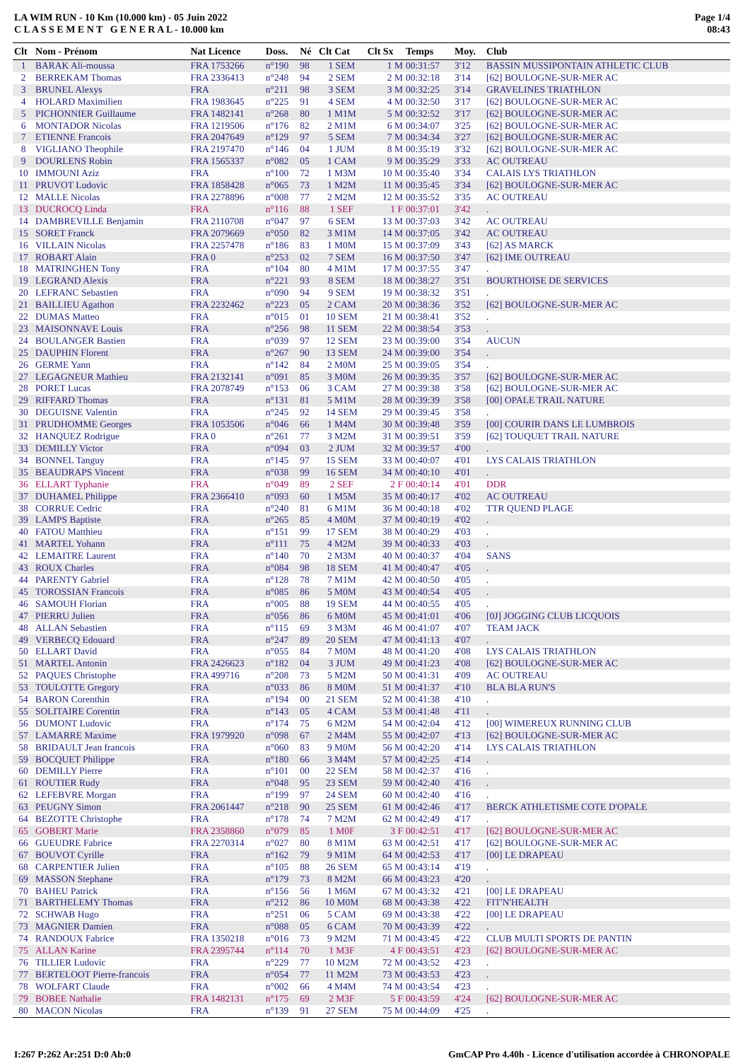LA WIM RUN - 10 Km (10.000 km) - 05 Juin 2022
C L A S S E M E N T G E N E R A L - 10.000 km
Page 1/4
08:43
| Clt | Nom - Prénom | Nat Licence | Doss. | Né | Clt Cat | Clt Sx | Temps | Moy. | Club |
| --- | --- | --- | --- | --- | --- | --- | --- | --- | --- |
| 1 | BARAK Ali-moussa | FRA 1753266 | n°190 | 98 | 1 SEM | 1 M | 00:31:57 | 3'12 | BASSIN MUSSIPONTAIN ATHLETIC CLUB |
| 2 | BERREKAM Thomas | FRA 2336413 | n°248 | 94 | 2 SEM | 2 M | 00:32:18 | 3'14 | [62] BOULOGNE-SUR-MER AC |
| 3 | BRUNEL Alexys | FRA | n°211 | 98 | 3 SEM | 3 M | 00:32:25 | 3'14 | GRAVELINES TRIATHLON |
| 4 | HOLARD Maximilien | FRA 1983645 | n°225 | 91 | 4 SEM | 4 M | 00:32:50 | 3'17 | [62] BOULOGNE-SUR-MER AC |
| 5 | PICHONNIER Guillaume | FRA 1482141 | n°268 | 80 | 1 M1M | 5 M | 00:32:52 | 3'17 | [62] BOULOGNE-SUR-MER AC |
| 6 | MONTADOR Nicolas | FRA 1219506 | n°176 | 82 | 2 M1M | 6 M | 00:34:07 | 3'25 | [62] BOULOGNE-SUR-MER AC |
| 7 | ETIENNE Francois | FRA 2047649 | n°129 | 97 | 5 SEM | 7 M | 00:34:34 | 3'27 | [62] BOULOGNE-SUR-MER AC |
| 8 | VIGLIANO Theophile | FRA 2197470 | n°146 | 04 | 1 JUM | 8 M | 00:35:19 | 3'32 | [62] BOULOGNE-SUR-MER AC |
| 9 | DOURLENS Robin | FRA 1565337 | n°082 | 05 | 1 CAM | 9 M | 00:35:29 | 3'33 | AC OUTREAU |
| 10 | IMMOUNI Aziz | FRA | n°100 | 72 | 1 M3M | 10 M | 00:35:40 | 3'34 | CALAIS LYS TRIATHLON |
| 11 | PRUVOT Ludovic | FRA 1858428 | n°065 | 73 | 1 M2M | 11 M | 00:35:45 | 3'34 | [62] BOULOGNE-SUR-MER AC |
| 12 | MALLE Nicolas | FRA 2278896 | n°008 | 77 | 2 M2M | 12 M | 00:35:52 | 3'35 | AC OUTREAU |
| 13 | DUCROCQ Linda | FRA | n°116 | 88 | 1 SEF | 1 F | 00:37:01 | 3'42 | . |
| 14 | DAMBREVILLE Benjamin | FRA 2110708 | n°047 | 97 | 6 SEM | 13 M | 00:37:03 | 3'42 | AC OUTREAU |
| 15 | SORET Franck | FRA 2079669 | n°050 | 82 | 3 M1M | 14 M | 00:37:05 | 3'42 | AC OUTREAU |
| 16 | VILLAIN Nicolas | FRA 2257478 | n°186 | 83 | 1 M0M | 15 M | 00:37:09 | 3'43 | [62] AS MARCK |
| 17 | ROBART Alain | FRA 0 | n°253 | 02 | 7 SEM | 16 M | 00:37:50 | 3'47 | [62] IME OUTREAU |
| 18 | MATRINGHEN Tony | FRA | n°104 | 80 | 4 M1M | 17 M | 00:37:55 | 3'47 | . |
| 19 | LEGRAND Alexis | FRA | n°221 | 93 | 8 SEM | 18 M | 00:38:27 | 3'51 | BOURTHOISE DE SERVICES |
| 20 | LEFRANC Sebastien | FRA | n°090 | 94 | 9 SEM | 19 M | 00:38:32 | 3'51 | . |
| 21 | BAILLIEU Agathon | FRA 2232462 | n°223 | 05 | 2 CAM | 20 M | 00:38:36 | 3'52 | [62] BOULOGNE-SUR-MER AC |
| 22 | DUMAS Matteo | FRA | n°015 | 01 | 10 SEM | 21 M | 00:38:41 | 3'52 | . |
| 23 | MAISONNAVE Louis | FRA | n°256 | 98 | 11 SEM | 22 M | 00:38:54 | 3'53 | . |
| 24 | BOULANGER Bastien | FRA | n°039 | 97 | 12 SEM | 23 M | 00:39:00 | 3'54 | AUCUN |
| 25 | DAUPHIN Florent | FRA | n°267 | 90 | 13 SEM | 24 M | 00:39:00 | 3'54 | . |
| 26 | GERME Yann | FRA | n°142 | 84 | 2 M0M | 25 M | 00:39:05 | 3'54 | . |
| 27 | LEGAGNEUR Mathieu | FRA 2132141 | n°091 | 85 | 3 M0M | 26 M | 00:39:35 | 3'57 | [62] BOULOGNE-SUR-MER AC |
| 28 | PORET Lucas | FRA 2078749 | n°153 | 06 | 3 CAM | 27 M | 00:39:38 | 3'58 | [62] BOULOGNE-SUR-MER AC |
| 29 | RIFFARD Thomas | FRA | n°131 | 81 | 5 M1M | 28 M | 00:39:39 | 3'58 | [00] OPALE TRAIL NATURE |
| 30 | DEGUISNE Valentin | FRA | n°245 | 92 | 14 SEM | 29 M | 00:39:45 | 3'58 | . |
| 31 | PRUDHOMME Georges | FRA 1053506 | n°046 | 66 | 1 M4M | 30 M | 00:39:48 | 3'59 | [00] COURIR DANS LE LUMBROIS |
| 32 | HANQUEZ Rodrigue | FRA 0 | n°261 | 77 | 3 M2M | 31 M | 00:39:51 | 3'59 | [62] TOUQUET TRAIL NATURE |
| 33 | DEMILLY Victor | FRA | n°094 | 03 | 2 JUM | 32 M | 00:39:57 | 4'00 | . |
| 34 | BONNEL Tanguy | FRA | n°145 | 97 | 15 SEM | 33 M | 00:40:07 | 4'01 | LYS CALAIS TRIATHLON |
| 35 | BEAUDRAPS Vincent | FRA | n°038 | 99 | 16 SEM | 34 M | 00:40:10 | 4'01 | . |
| 36 | ELLART Typhanie | FRA | n°049 | 89 | 2 SEF | 2 F | 00:40:14 | 4'01 | DDR |
| 37 | DUHAMEL Philippe | FRA 2366410 | n°093 | 60 | 1 M5M | 35 M | 00:40:17 | 4'02 | AC OUTREAU |
| 38 | CORRUE Cedric | FRA | n°240 | 81 | 6 M1M | 36 M | 00:40:18 | 4'02 | TTR QUEND PLAGE |
| 39 | LAMPS Baptiste | FRA | n°265 | 85 | 4 M0M | 37 M | 00:40:19 | 4'02 | . |
| 40 | FATOU Matthieu | FRA | n°151 | 99 | 17 SEM | 38 M | 00:40:29 | 4'03 | . |
| 41 | MARTEL Yohann | FRA | n°111 | 75 | 4 M2M | 39 M | 00:40:33 | 4'03 | . |
| 42 | LEMAITRE Laurent | FRA | n°140 | 70 | 2 M3M | 40 M | 00:40:37 | 4'04 | SANS |
| 43 | ROUX Charles | FRA | n°084 | 98 | 18 SEM | 41 M | 00:40:47 | 4'05 | . |
| 44 | PARENTY Gabriel | FRA | n°128 | 78 | 7 M1M | 42 M | 00:40:50 | 4'05 | . |
| 45 | TOROSSIAN Francois | FRA | n°085 | 86 | 5 M0M | 43 M | 00:40:54 | 4'05 | . |
| 46 | SAMOUH Florian | FRA | n°005 | 88 | 19 SEM | 44 M | 00:40:55 | 4'05 | . |
| 47 | PIERRU Julien | FRA | n°056 | 86 | 6 M0M | 45 M | 00:41:01 | 4'06 | [0J] JOGGING CLUB LICQUOIS |
| 48 | ALLAN Sebastien | FRA | n°115 | 69 | 3 M3M | 46 M | 00:41:07 | 4'07 | TEAM JACK |
| 49 | VERBECQ Edouard | FRA | n°247 | 89 | 20 SEM | 47 M | 00:41:13 | 4'07 | . |
| 50 | ELLART David | FRA | n°055 | 84 | 7 M0M | 48 M | 00:41:20 | 4'08 | LYS CALAIS TRIATHLON |
| 51 | MARTEL Antonin | FRA 2426623 | n°182 | 04 | 3 JUM | 49 M | 00:41:23 | 4'08 | [62] BOULOGNE-SUR-MER AC |
| 52 | PAQUES Christophe | FRA 499716 | n°208 | 73 | 5 M2M | 50 M | 00:41:31 | 4'09 | AC OUTREAU |
| 53 | TOULOTTE Gregory | FRA | n°033 | 86 | 8 M0M | 51 M | 00:41:37 | 4'10 | BLA BLA RUN'S |
| 54 | BARON Corenthin | FRA | n°194 | 00 | 21 SEM | 52 M | 00:41:38 | 4'10 | . |
| 55 | SOLITAIRE Corentin | FRA | n°143 | 05 | 4 CAM | 53 M | 00:41:48 | 4'11 | . |
| 56 | DUMONT Ludovic | FRA | n°174 | 75 | 6 M2M | 54 M | 00:42:04 | 4'12 | [00] WIMEREUX RUNNING CLUB |
| 57 | LAMARRE Maxime | FRA 1979920 | n°098 | 67 | 2 M4M | 55 M | 00:42:07 | 4'13 | [62] BOULOGNE-SUR-MER AC |
| 58 | BRIDAULT Jean francois | FRA | n°060 | 83 | 9 M0M | 56 M | 00:42:20 | 4'14 | LYS CALAIS TRIATHLON |
| 59 | BOCQUET Philippe | FRA | n°180 | 66 | 3 M4M | 57 M | 00:42:25 | 4'14 | . |
| 60 | DEMILLY Pierre | FRA | n°101 | 00 | 22 SEM | 58 M | 00:42:37 | 4'16 | . |
| 61 | ROUTIER Rudy | FRA | n°048 | 95 | 23 SEM | 59 M | 00:42:40 | 4'16 | . |
| 62 | LEFEBVRE Morgan | FRA | n°199 | 97 | 24 SEM | 60 M | 00:42:40 | 4'16 | . |
| 63 | PEUGNY Simon | FRA 2061447 | n°218 | 90 | 25 SEM | 61 M | 00:42:46 | 4'17 | BERCK ATHLETISME COTE D'OPALE |
| 64 | BEZOTTE Christophe | FRA | n°178 | 74 | 7 M2M | 62 M | 00:42:49 | 4'17 | . |
| 65 | GOBERT Marie | FRA 2358860 | n°079 | 85 | 1 M0F | 3 F | 00:42:51 | 4'17 | [62] BOULOGNE-SUR-MER AC |
| 66 | GUEUDRE Fabrice | FRA 2270314 | n°027 | 80 | 8 M1M | 63 M | 00:42:51 | 4'17 | [62] BOULOGNE-SUR-MER AC |
| 67 | BOUVOT Cyrille | FRA | n°162 | 79 | 9 M1M | 64 M | 00:42:53 | 4'17 | [00] LE DRAPEAU |
| 68 | CARPENTIER Julien | FRA | n°105 | 88 | 26 SEM | 65 M | 00:43:14 | 4'19 | . |
| 69 | MASSON Stephane | FRA | n°179 | 73 | 8 M2M | 66 M | 00:43:23 | 4'20 | . |
| 70 | BAHEU Patrick | FRA | n°156 | 56 | 1 M6M | 67 M | 00:43:32 | 4'21 | [00] LE DRAPEAU |
| 71 | BARTHELEMY Thomas | FRA | n°212 | 86 | 10 M0M | 68 M | 00:43:38 | 4'22 | FIT'N'HEALTH |
| 72 | SCHWAB Hugo | FRA | n°251 | 06 | 5 CAM | 69 M | 00:43:38 | 4'22 | [00] LE DRAPEAU |
| 73 | MAGNIER Damien | FRA | n°088 | 05 | 6 CAM | 70 M | 00:43:39 | 4'22 | . |
| 74 | RANDOUX Fabrice | FRA 1350218 | n°016 | 73 | 9 M2M | 71 M | 00:43:45 | 4'22 | CLUB MULTI SPORTS DE PANTIN |
| 75 | ALLAN Karine | FRA 2395744 | n°114 | 70 | 1 M3F | 4 F | 00:43:51 | 4'23 | [62] BOULOGNE-SUR-MER AC |
| 76 | TILLIER Ludovic | FRA | n°229 | 77 | 10 M2M | 72 M | 00:43:52 | 4'23 | . |
| 77 | BERTELOOT Pierre-francois | FRA | n°054 | 77 | 11 M2M | 73 M | 00:43:53 | 4'23 | . |
| 78 | WOLFART Claude | FRA | n°002 | 66 | 4 M4M | 74 M | 00:43:54 | 4'23 | . |
| 79 | BOBEE Nathalie | FRA 1482131 | n°175 | 69 | 2 M3F | 5 F | 00:43:59 | 4'24 | [62] BOULOGNE-SUR-MER AC |
| 80 | MACON Nicolas | FRA | n°139 | 91 | 27 SEM | 75 M | 00:44:09 | 4'25 | . |
I:267 P:262 Ar:251 D:0 Ab:0 GmCAP Pro 4.40h - Licence d'utilisation accordée à CHRONOPALE